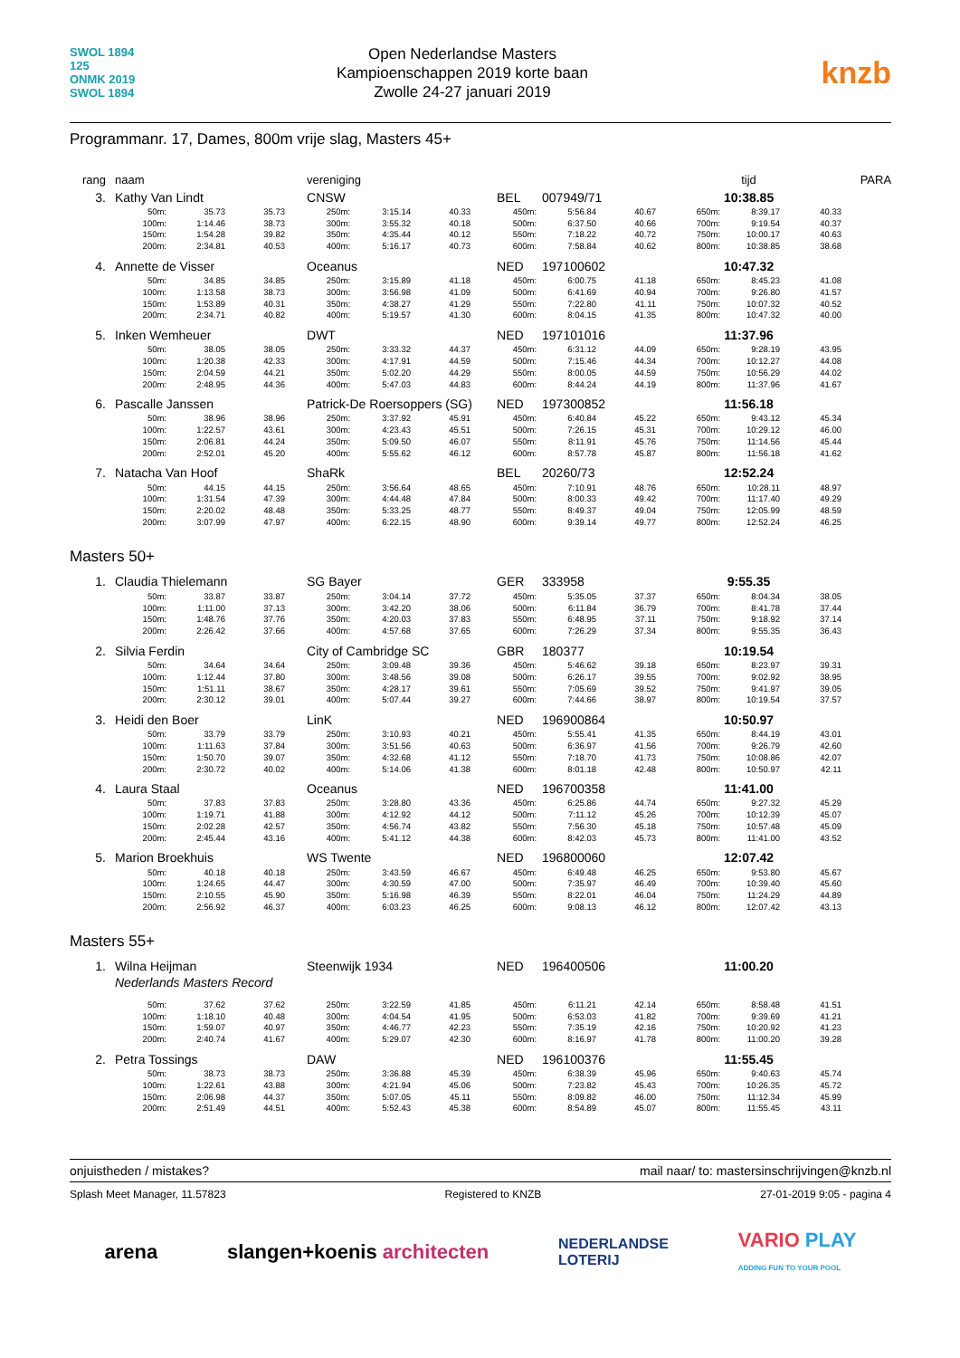SWOL 1894
125
ONMK 2019
SWOL 1894
Open Nederlandse Masters
Kampioenschappen 2019 korte baan
Zwolle 24-27 januari 2019
knzb
Programmanr. 17, Dames, 800m vrije slag, Masters 45+
| rang naam | | | vereniging | | | | | | tijd | | | PARA |
| 3. Kathy Van Lindt | | | CNSW | | | BEL 007949/71 | | | 10:38.85 | | | |
| 50m: | 35.73 | 35.73 | 250m: | 3:15.14 | 40.33 | 450m: | 5:56.84 | 40.67 | 650m: | 8:39.17 | 40.33 | |
| 100m: | 1:14.46 | 38.73 | 300m: | 3:55.32 | 40.18 | 500m: | 6:37.50 | 40.66 | 700m: | 9:19.54 | 40.37 | |
| 150m: | 1:54.28 | 39.82 | 350m: | 4:35.44 | 40.12 | 550m: | 7:18.22 | 40.72 | 750m: | 10:00.17 | 40.63 | |
| 200m: | 2:34.81 | 40.53 | 400m: | 5:16.17 | 40.73 | 600m: | 7:58.84 | 40.62 | 800m: | 10:38.85 | 38.68 | |
| 4. Annette de Visser | | | Oceanus | | | NED 197100602 | | | 10:47.32 | | | |
| 50m: | 34.85 | 34.85 | 250m: | 3:15.89 | 41.18 | 450m: | 6:00.75 | 41.18 | 650m: | 8:45.23 | 41.08 | |
| 100m: | 1:13.58 | 38.73 | 300m: | 3:56.98 | 41.09 | 500m: | 6:41.69 | 40.94 | 700m: | 9:26.80 | 41.57 | |
| 150m: | 1:53.89 | 40.31 | 350m: | 4:38.27 | 41.29 | 550m: | 7:22.80 | 41.11 | 750m: | 10:07.32 | 40.52 | |
| 200m: | 2:34.71 | 40.82 | 400m: | 5:19.57 | 41.30 | 600m: | 8:04.15 | 41.35 | 800m: | 10:47.32 | 40.00 | |
| 5. Inken Wemheuer | | | DWT | | | NED 197101016 | | | 11:37.96 | | | |
| 50m: | 38.05 | 38.05 | 250m: | 3:33.32 | 44.37 | 450m: | 6:31.12 | 44.09 | 650m: | 9:28.19 | 43.95 | |
| 100m: | 1:20.38 | 42.33 | 300m: | 4:17.91 | 44.59 | 500m: | 7:15.46 | 44.34 | 700m: | 10:12.27 | 44.08 | |
| 150m: | 2:04.59 | 44.21 | 350m: | 5:02.20 | 44.29 | 550m: | 8:00.05 | 44.59 | 750m: | 10:56.29 | 44.02 | |
| 200m: | 2:48.95 | 44.36 | 400m: | 5:47.03 | 44.83 | 600m: | 8:44.24 | 44.19 | 800m: | 11:37.96 | 41.67 | |
| 6. Pascalle Janssen | | | Patrick-De Roersoppers (SG) | | | NED 197300852 | | | 11:56.18 | | | |
| 50m: | 38.96 | 38.96 | 250m: | 3:37.92 | 45.91 | 450m: | 6:40.84 | 45.22 | 650m: | 9:43.12 | 45.34 | |
| 100m: | 1:22.57 | 43.61 | 300m: | 4:23.43 | 45.51 | 500m: | 7:26.15 | 45.31 | 700m: | 10:29.12 | 46.00 | |
| 150m: | 2:06.81 | 44.24 | 350m: | 5:09.50 | 46.07 | 550m: | 8:11.91 | 45.76 | 750m: | 11:14.56 | 45.44 | |
| 200m: | 2:52.01 | 45.20 | 400m: | 5:55.62 | 46.12 | 600m: | 8:57.78 | 45.87 | 800m: | 11:56.18 | 41.62 | |
| 7. Natacha Van Hoof | | | ShaRk | | | BEL 20260/73 | | | 12:52.24 | | | |
| 50m: | 44.15 | 44.15 | 250m: | 3:56.64 | 48.65 | 450m: | 7:10.91 | 48.76 | 650m: | 10:28.11 | 48.97 | |
| 100m: | 1:31.54 | 47.39 | 300m: | 4:44.48 | 47.84 | 500m: | 8:00.33 | 49.42 | 700m: | 11:17.40 | 49.29 | |
| 150m: | 2:20.02 | 48.48 | 350m: | 5:33.25 | 48.77 | 550m: | 8:49.37 | 49.04 | 750m: | 12:05.99 | 48.59 | |
| 200m: | 3:07.99 | 47.97 | 400m: | 6:22.15 | 48.90 | 600m: | 9:39.14 | 49.77 | 800m: | 12:52.24 | 46.25 | |
Masters 50+
| 1. Claudia Thielemann | | | SG Bayer | | | GER 333958 | | | 9:55.35 | | | |
| 50m: | 33.87 | 33.87 | 250m: | 3:04.14 | 37.72 | 450m: | 5:35.05 | 37.37 | 650m: | 8:04.34 | 38.05 | |
| 100m: | 1:11.00 | 37.13 | 300m: | 3:42.20 | 38.06 | 500m: | 6:11.84 | 36.79 | 700m: | 8:41.78 | 37.44 | |
| 150m: | 1:48.76 | 37.76 | 350m: | 4:20.03 | 37.83 | 550m: | 6:48.95 | 37.11 | 750m: | 9:18.92 | 37.14 | |
| 200m: | 2:26.42 | 37.66 | 400m: | 4:57.68 | 37.65 | 600m: | 7:26.29 | 37.34 | 800m: | 9:55.35 | 36.43 | |
| 2. Silvia Ferdin | | | City of Cambridge SC | | | GBR 180377 | | | 10:19.54 | | | |
| 50m: | 34.64 | 34.64 | 250m: | 3:09.48 | 39.36 | 450m: | 5:46.62 | 39.18 | 650m: | 8:23.97 | 39.31 | |
| 100m: | 1:12.44 | 37.80 | 300m: | 3:48.56 | 39.08 | 500m: | 6:26.17 | 39.55 | 700m: | 9:02.92 | 38.95 | |
| 150m: | 1:51.11 | 38.67 | 350m: | 4:28.17 | 39.61 | 550m: | 7:05.69 | 39.52 | 750m: | 9:41.97 | 39.05 | |
| 200m: | 2:30.12 | 39.01 | 400m: | 5:07.44 | 39.27 | 600m: | 7:44.66 | 38.97 | 800m: | 10:19.54 | 37.57 | |
| 3. Heidi den Boer | | | LinK | | | NED 196900864 | | | 10:50.97 | | | |
| 50m: | 33.79 | 33.79 | 250m: | 3:10.93 | 40.21 | 450m: | 5:55.41 | 41.35 | 650m: | 8:44.19 | 43.01 | |
| 100m: | 1:11.63 | 37.84 | 300m: | 3:51.56 | 40.63 | 500m: | 6:36.97 | 41.56 | 700m: | 9:26.79 | 42.60 | |
| 150m: | 1:50.70 | 39.07 | 350m: | 4:32.68 | 41.12 | 550m: | 7:18.70 | 41.73 | 750m: | 10:08.86 | 42.07 | |
| 200m: | 2:30.72 | 40.02 | 400m: | 5:14.06 | 41.38 | 600m: | 8:01.18 | 42.48 | 800m: | 10:50.97 | 42.11 | |
| 4. Laura Staal | | | Oceanus | | | NED 196700358 | | | 11:41.00 | | | |
| 50m: | 37.83 | 37.83 | 250m: | 3:28.80 | 43.36 | 450m: | 6:25.86 | 44.74 | 650m: | 9:27.32 | 45.29 | |
| 100m: | 1:19.71 | 41.88 | 300m: | 4:12.92 | 44.12 | 500m: | 7:11.12 | 45.26 | 700m: | 10:12.39 | 45.07 | |
| 150m: | 2:02.28 | 42.57 | 350m: | 4:56.74 | 43.82 | 550m: | 7:56.30 | 45.18 | 750m: | 10:57.48 | 45.09 | |
| 200m: | 2:45.44 | 43.16 | 400m: | 5:41.12 | 44.38 | 600m: | 8:42.03 | 45.73 | 800m: | 11:41.00 | 43.52 | |
| 5. Marion Broekhuis | | | WS Twente | | | NED 196800060 | | | 12:07.42 | | | |
| 50m: | 40.18 | 40.18 | 250m: | 3:43.59 | 46.67 | 450m: | 6:49.48 | 46.25 | 650m: | 9:53.80 | 45.67 | |
| 100m: | 1:24.65 | 44.47 | 300m: | 4:30.59 | 47.00 | 500m: | 7:35.97 | 46.49 | 700m: | 10:39.40 | 45.60 | |
| 150m: | 2:10.55 | 45.90 | 350m: | 5:16.98 | 46.39 | 550m: | 8:22.01 | 46.04 | 750m: | 11:24.29 | 44.89 | |
| 200m: | 2:56.92 | 46.37 | 400m: | 6:03.23 | 46.25 | 600m: | 9:08.13 | 46.12 | 800m: | 12:07.42 | 43.13 | |
Masters 55+
| 1. Wilna Heijman | | | Steenwijk 1934 | | | NED 196400506 | | | 11:00.20 | | | |
| Nederlands Masters Record | | | | | | | | | | | | |
| 50m: | 37.62 | 37.62 | 250m: | 3:22.59 | 41.85 | 450m: | 6:11.21 | 42.14 | 650m: | 8:58.48 | 41.51 | |
| 100m: | 1:18.10 | 40.48 | 300m: | 4:04.54 | 41.95 | 500m: | 6:53.03 | 41.82 | 700m: | 9:39.69 | 41.21 | |
| 150m: | 1:59.07 | 40.97 | 350m: | 4:46.77 | 42.23 | 550m: | 7:35.19 | 42.16 | 750m: | 10:20.92 | 41.23 | |
| 200m: | 2:40.74 | 41.67 | 400m: | 5:29.07 | 42.30 | 600m: | 8:16.97 | 41.78 | 800m: | 11:00.20 | 39.28 | |
| 2. Petra Tossings | | | DAW | | | NED 196100376 | | | 11:55.45 | | | |
| 50m: | 38.73 | 38.73 | 250m: | 3:36.88 | 45.39 | 450m: | 6:38.39 | 45.96 | 650m: | 9:40.63 | 45.74 | |
| 100m: | 1:22.61 | 43.88 | 300m: | 4:21.94 | 45.06 | 500m: | 7:23.82 | 45.43 | 700m: | 10:26.35 | 45.72 | |
| 150m: | 2:06.98 | 44.37 | 350m: | 5:07.05 | 45.11 | 550m: | 8:09.82 | 46.00 | 750m: | 11:12.34 | 45.99 | |
| 200m: | 2:51.49 | 44.51 | 400m: | 5:52.43 | 45.38 | 600m: | 8:54.89 | 45.07 | 800m: | 11:55.45 | 43.11 | |
onjuistheden / mistakes? mail naar/ to: mastersinschrijvingen@knzb.nl
Splash Meet Manager, 11.57823 Registered to KNZB 27-01-2019 9:05 - pagina 4
arena slangen+koenis architecten NEDERLANDSE
LOTERIJ VARIO PLAY
ADDING FUN TO YOUR POOL